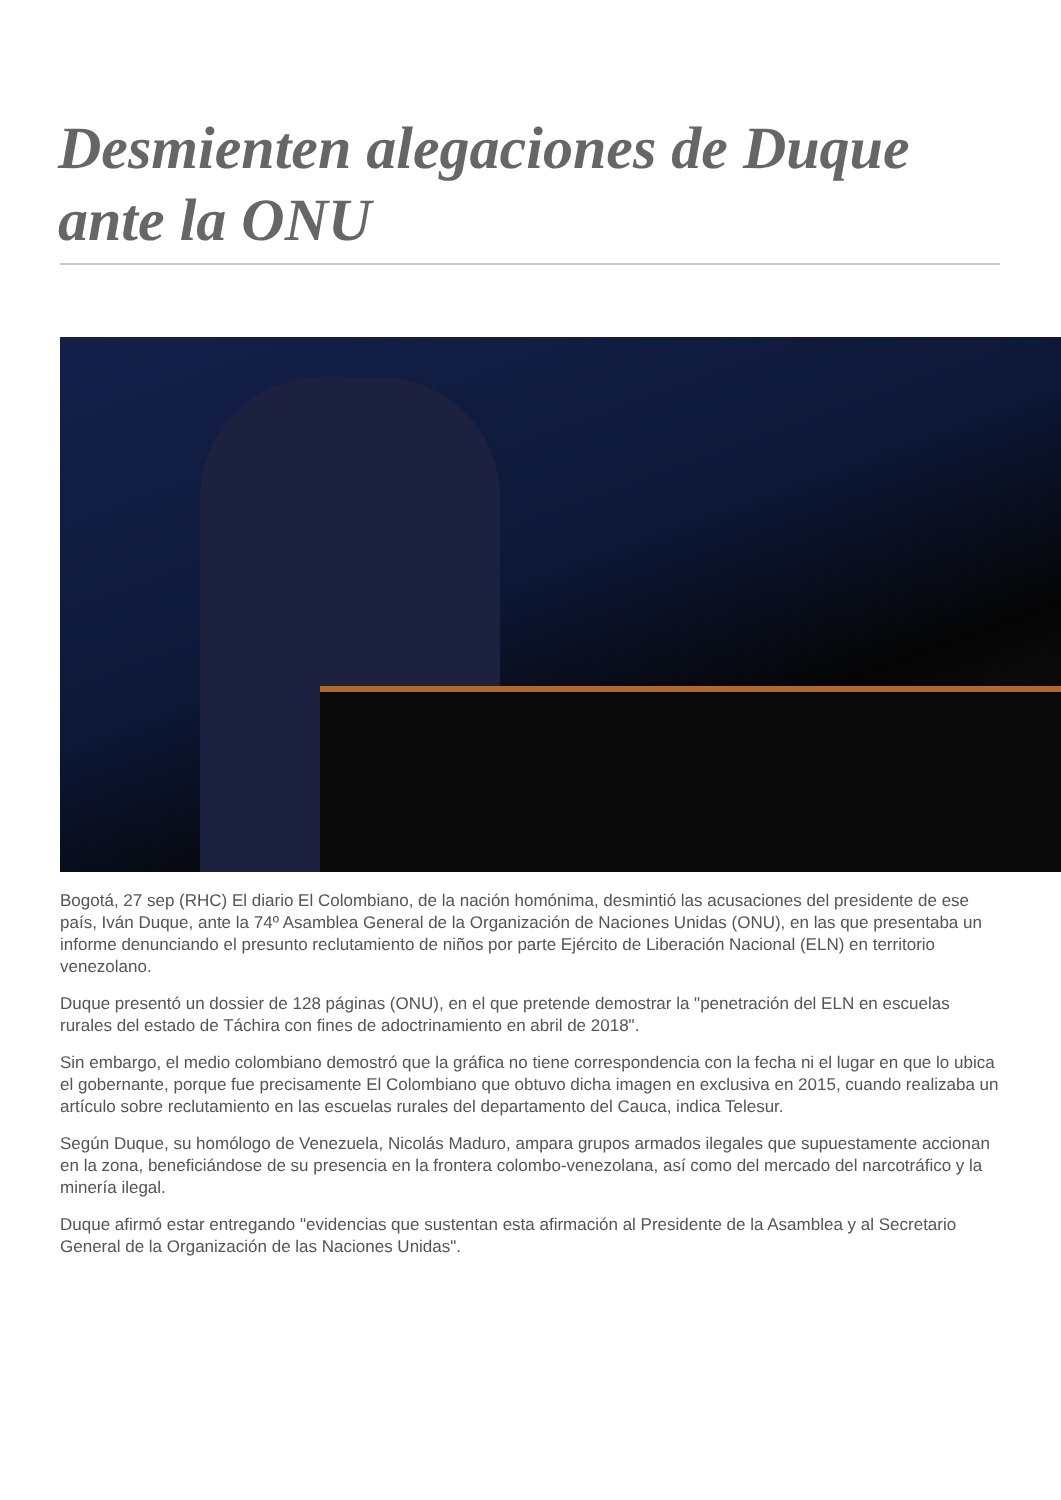Desmienten alegaciones de Duque ante la ONU
Bogotá, 27 sep (RHC) El diario El Colombiano, de la nación homónima, desmintió las acusaciones del presidente de ese país, Iván Duque, ante la 74º Asamblea General de la Organización de Naciones Unidas (ONU), en las que presentaba un informe denunciando el presunto reclutamiento de niños por parte Ejército de Liberación Nacional (ELN) en territorio venezolano.
Duque presentó un dossier de 128 páginas (ONU), en el que pretende demostrar la "penetración del ELN en escuelas rurales del estado de Táchira con fines de adoctrinamiento en abril de 2018".
Sin embargo, el medio colombiano demostró que la gráfica no tiene correspondencia con la fecha ni el lugar en que lo ubica el gobernante, porque fue precisamente El Colombiano que obtuvo dicha imagen en exclusiva en 2015, cuando realizaba un artículo sobre reclutamiento en las escuelas rurales del departamento del Cauca, indica Telesur.
Según Duque, su homólogo de Venezuela, Nicolás Maduro, ampara grupos armados ilegales que supuestamente accionan en la zona, beneficiándose de su presencia en la frontera colombo-venezolana, así como del mercado del narcotráfico y la minería ilegal.
Duque afirmó estar entregando "evidencias que sustentan esta afirmación al Presidente de la Asamblea y al Secretario General de la Organización de las Naciones Unidas".